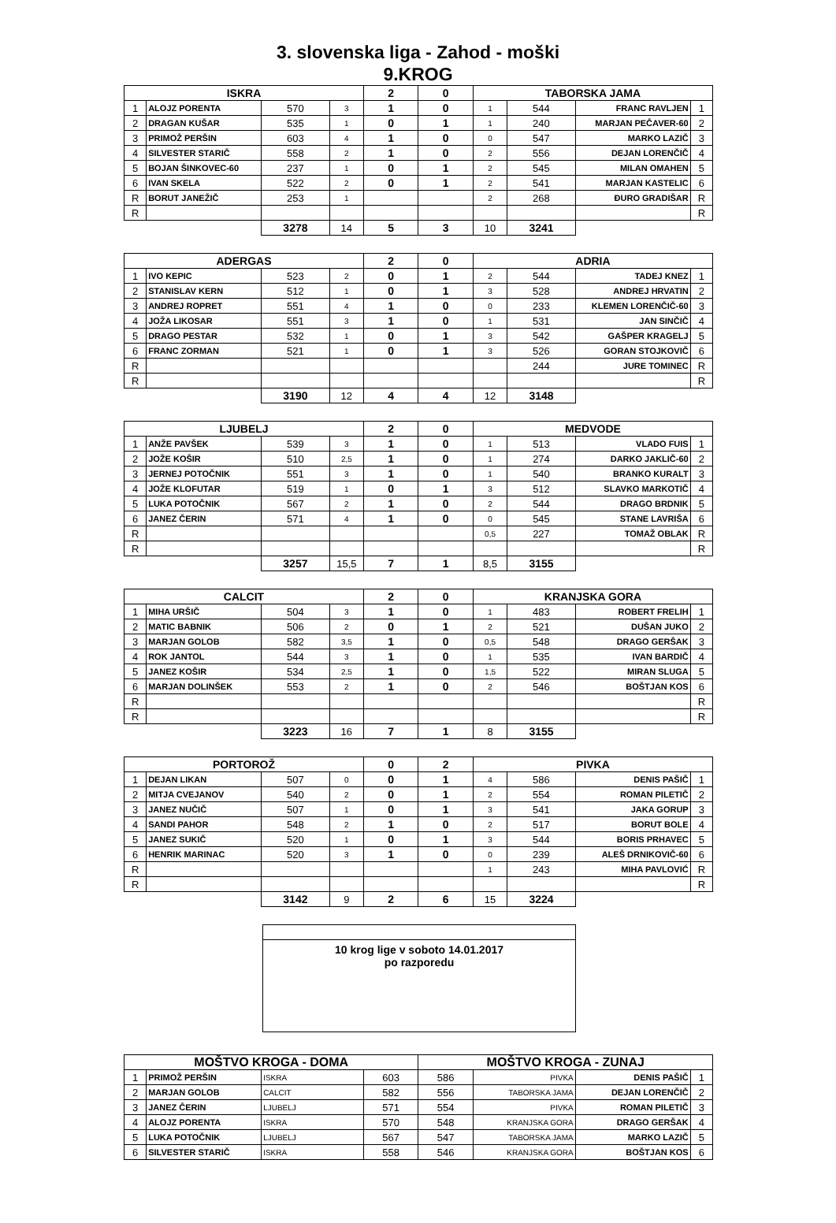3. slovenska liga - Zahod - moški
9.KROG
| ISKRA | | | | 2 | 0 | TABORSKA JAMA | | | |
| --- | --- | --- | --- | --- | --- | --- | --- | --- | --- |
| 1 | ALOJZ PORENTA | 570 | 3 | 1 | 0 | 1 | 544 | FRANC RAVLJEN | 1 |
| 2 | DRAGAN KUŠAR | 535 | 1 | 0 | 1 | 1 | 240 | MARJAN PEČAVER-60 | 2 |
| 3 | PRIMOŽ PERŠIN | 603 | 4 | 1 | 0 | 0 | 547 | MARKO LAZIČ | 3 |
| 4 | SILVESTER STARIČ | 558 | 2 | 1 | 0 | 2 | 556 | DEJAN LORENČIČ | 4 |
| 5 | BOJAN ŠINKOVEC-60 | 237 | 1 | 0 | 1 | 2 | 545 | MILAN OMAHEN | 5 |
| 6 | IVAN SKELA | 522 | 2 | 0 | 1 | 2 | 541 | MARJAN KASTELIC | 6 |
| R | BORUT JANEŽIČ | 253 | 1 | | | 2 | 268 | ĐURO GRADIŠAR | R |
| R | | | | | | | | | R |
| | | 3278 | 14 | 5 | 3 | 10 | 3241 | | |
| ADERGAS | | | | 2 | 0 | ADRIA | | | |
| --- | --- | --- | --- | --- | --- | --- | --- | --- | --- |
| 1 | IVO KEPIC | 523 | 2 | 0 | 1 | 2 | 544 | TADEJ KNEZ | 1 |
| 2 | STANISLAV KERN | 512 | 1 | 0 | 1 | 3 | 528 | ANDREJ HRVATIN | 2 |
| 3 | ANDREJ ROPRET | 551 | 4 | 1 | 0 | 0 | 233 | KLEMEN LORENČIČ-60 | 3 |
| 4 | JOŽA LIKOSAR | 551 | 3 | 1 | 0 | 1 | 531 | JAN SINČIČ | 4 |
| 5 | DRAGO PESTAR | 532 | 1 | 0 | 1 | 3 | 542 | GAŠPER KRAGELJ | 5 |
| 6 | FRANC ZORMAN | 521 | 1 | 0 | 1 | 3 | 526 | GORAN STOJKOVIČ | 6 |
| R | | | | | | | 244 | JURE TOMINEC | R |
| R | | | | | | | | | R |
| | | 3190 | 12 | 4 | 4 | 12 | 3148 | | |
| LJUBELJ | | | | 2 | 0 | MEDVODE | | | |
| --- | --- | --- | --- | --- | --- | --- | --- | --- | --- |
| 1 | ANŽE PAVŠEK | 539 | 3 | 1 | 0 | 1 | 513 | VLADO FUIS | 1 |
| 2 | JOŽE KOŠIR | 510 | 2,5 | 1 | 0 | 1 | 274 | DARKO JAKLIČ-60 | 2 |
| 3 | JERNEJ POTOČNIK | 551 | 3 | 1 | 0 | 1 | 540 | BRANKO KURALT | 3 |
| 4 | JOŽE KLOFUTAR | 519 | 1 | 0 | 1 | 3 | 512 | SLAVKO MARKOTIČ | 4 |
| 5 | LUKA POTOČNIK | 567 | 2 | 1 | 0 | 2 | 544 | DRAGO BRDNIK | 5 |
| 6 | JANEZ ČERIN | 571 | 4 | 1 | 0 | 0 | 545 | STANE LAVRIŠA | 6 |
| R | | | | | | 0,5 | 227 | TOMAŽ OBLAK | R |
| R | | | | | | | | | R |
| | | 3257 | 15,5 | 7 | 1 | 8,5 | 3155 | | |
| CALCIT | | | | 2 | 0 | KRANJSKA GORA | | | |
| --- | --- | --- | --- | --- | --- | --- | --- | --- | --- |
| 1 | MIHA URŠIČ | 504 | 3 | 1 | 0 | 1 | 483 | ROBERT FRELIH | 1 |
| 2 | MATIC BABNIK | 506 | 2 | 0 | 1 | 2 | 521 | DUŠAN JUKO | 2 |
| 3 | MARJAN GOLOB | 582 | 3,5 | 1 | 0 | 0,5 | 548 | DRAGO GERŠAK | 3 |
| 4 | ROK JANTOL | 544 | 3 | 1 | 0 | 1 | 535 | IVAN BARDIČ | 4 |
| 5 | JANEZ KOŠIR | 534 | 2,5 | 1 | 0 | 1,5 | 522 | MIRAN SLUGA | 5 |
| 6 | MARJAN DOLINŠEK | 553 | 2 | 1 | 0 | 2 | 546 | BOŠTJAN KOS | 6 |
| R | | | | | | | | | R |
| R | | | | | | | | | R |
| | | 3223 | 16 | 7 | 1 | 8 | 3155 | | |
| PORTOROŽ | | | | 0 | 2 | PIVKA | | | |
| --- | --- | --- | --- | --- | --- | --- | --- | --- | --- |
| 1 | DEJAN LIKAN | 507 | 0 | 0 | 1 | 4 | 586 | DENIS PAŠIČ | 1 |
| 2 | MITJA CVEJANOV | 540 | 2 | 0 | 1 | 2 | 554 | ROMAN PILETIČ | 2 |
| 3 | JANEZ NUČIČ | 507 | 1 | 0 | 1 | 3 | 541 | JAKA GORUP | 3 |
| 4 | SANDI PAHOR | 548 | 2 | 1 | 0 | 2 | 517 | BORUT BOLE | 4 |
| 5 | JANEZ SUKIČ | 520 | 1 | 0 | 1 | 3 | 544 | BORIS PRHAVEC | 5 |
| 6 | HENRIK MARINAC | 520 | 3 | 1 | 0 | 0 | 239 | ALEŠ DRNIKOVIČ-60 | 6 |
| R | | | | | | 1 | 243 | MIHA PAVLOVIĆ | R |
| R | | | | | | | | | R |
| | | 3142 | 9 | 2 | 6 | 15 | 3224 | | |
10 krog lige v soboto 14.01.2017
po razporedu
| MOŠTVO KROGA - DOMA | | | | MOŠTVO KROGA - ZUNAJ | | | |
| --- | --- | --- | --- | --- | --- | --- | --- |
| 1 | PRIMOŽ PERŠIN | ISKRA | 603 | 586 | PIVKA | DENIS PAŠIČ | 1 |
| 2 | MARJAN GOLOB | CALCIT | 582 | 556 | TABORSKA JAMA | DEJAN LORENČIČ | 2 |
| 3 | JANEZ ČERIN | LJUBELJ | 571 | 554 | PIVKA | ROMAN PILETIČ | 3 |
| 4 | ALOJZ PORENTA | ISKRA | 570 | 548 | KRANJSKA GORA | DRAGO GERŠAK | 4 |
| 5 | LUKA POTOČNIK | LJUBELJ | 567 | 547 | TABORSKA JAMA | MARKO LAZIČ | 5 |
| 6 | SILVESTER STARIČ | ISKRA | 558 | 546 | KRANJSKA GORA | BOŠTJAN KOS | 6 |